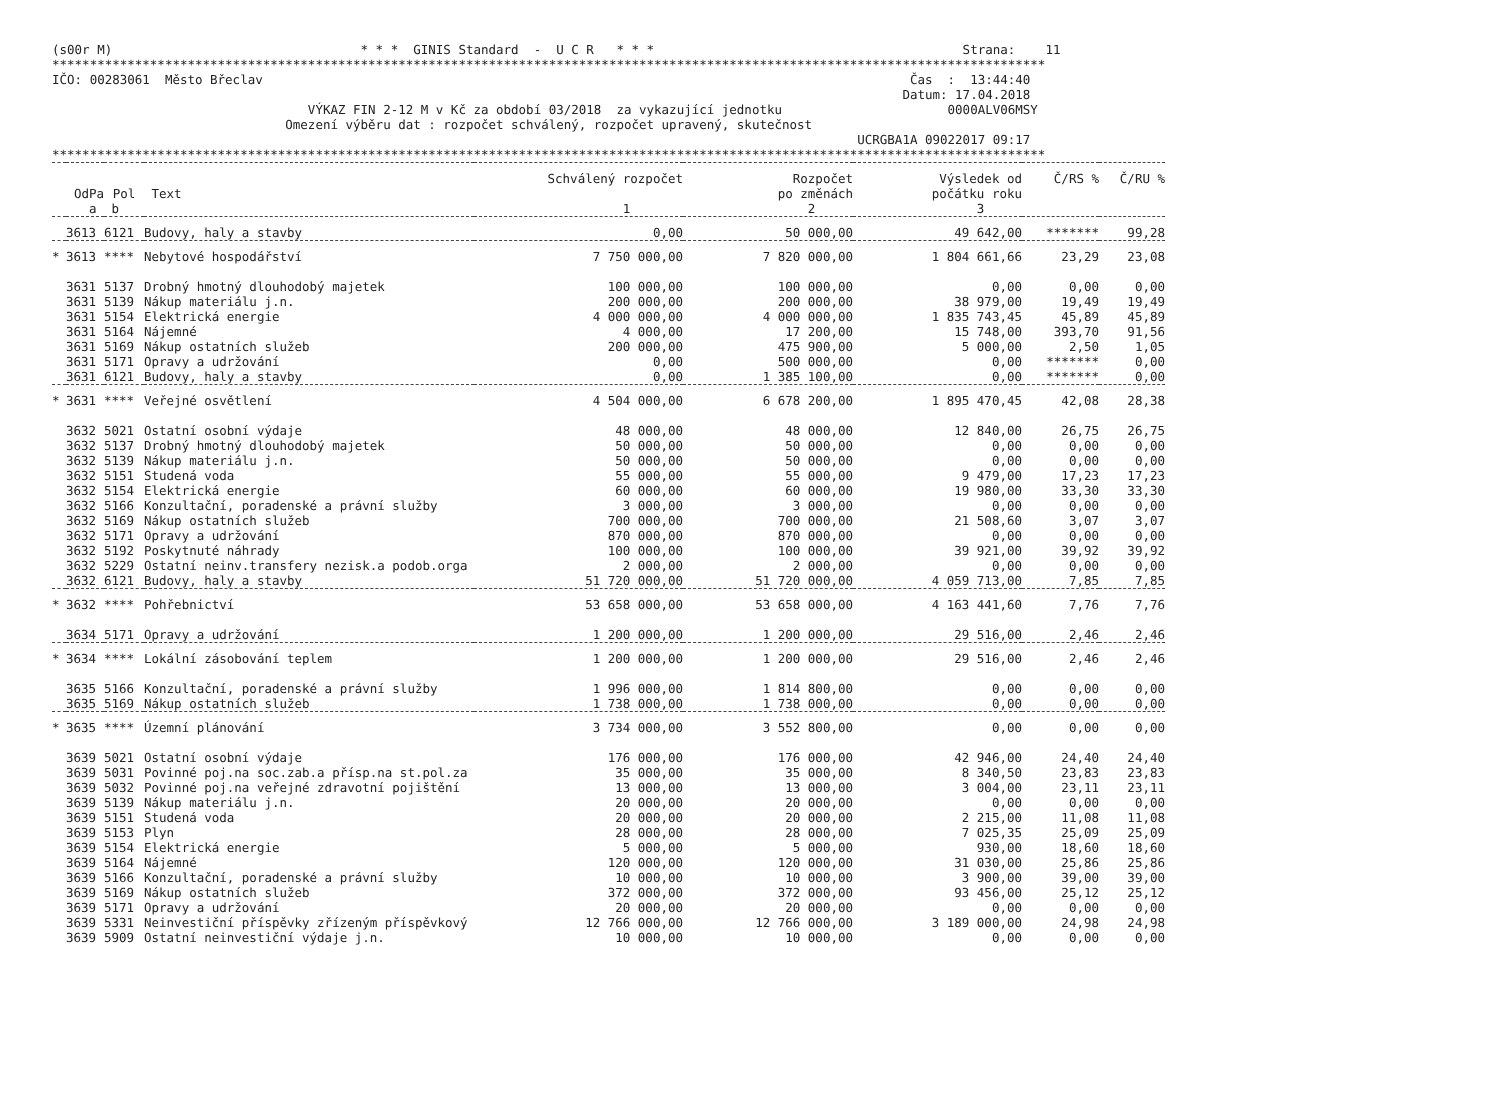(s00r M)                                 * * *  GINIS Standard  -  U C R   * * *                                         Strana:    11
************************************************************************************************************************************
IČO: 00283061  Město Břeclav                                                                                      Čas  :  13:44:40
                                                                                                                 Datum: 17.04.2018
                                  VÝKAZ FIN 2-12 M v Kč za období 03/2018  za vykazující jednotku                      0000ALV06MSY
                               Omezení výběru dat : rozpočet schválený, rozpočet upravený, skutečnost
                                                                                                           UCRGBA1A 09022017 09:17
************************************************************************************************************************************
| | | | | Schválený rozpočet | Rozpočet | Výsledek od | Č/RS % | Č/RU % |
| --- | --- | --- | --- | --- | --- | --- | --- | --- |
| OdPa | | Pol | Text | | po změnách | počátku roku | | |
| a | | b | | 1 | 2 | 3 | | |
| | 3613 | 6121 | Budovy, haly a stavby | 0,00 | 50 000,00 | 49 642,00 | ******* | 99,28 |
| * | 3613 | **** | Nebytové hospodářství | 7 750 000,00 | 7 820 000,00 | 1 804 661,66 | 23,29 | 23,08 |
| | 3631 | 5137 | Drobný hmotný dlouhodobý majetek | 100 000,00 | 100 000,00 | 0,00 | 0,00 | 0,00 |
| | 3631 | 5139 | Nákup materiálu j.n. | 200 000,00 | 200 000,00 | 38 979,00 | 19,49 | 19,49 |
| | 3631 | 5154 | Elektrická energie | 4 000 000,00 | 4 000 000,00 | 1 835 743,45 | 45,89 | 45,89 |
| | 3631 | 5164 | Nájemné | 4 000,00 | 17 200,00 | 15 748,00 | 393,70 | 91,56 |
| | 3631 | 5169 | Nákup ostatních služeb | 200 000,00 | 475 900,00 | 5 000,00 | 2,50 | 1,05 |
| | 3631 | 5171 | Opravy a udržování | 0,00 | 500 000,00 | 0,00 | ******* | 0,00 |
| | 3631 | 6121 | Budovy, haly a stavby | 0,00 | 1 385 100,00 | 0,00 | ******* | 0,00 |
| * | 3631 | **** | Veřejné osvětlení | 4 504 000,00 | 6 678 200,00 | 1 895 470,45 | 42,08 | 28,38 |
| | 3632 | 5021 | Ostatní osobní výdaje | 48 000,00 | 48 000,00 | 12 840,00 | 26,75 | 26,75 |
| | 3632 | 5137 | Drobný hmotný dlouhodobý majetek | 50 000,00 | 50 000,00 | 0,00 | 0,00 | 0,00 |
| | 3632 | 5139 | Nákup materiálu j.n. | 50 000,00 | 50 000,00 | 0,00 | 0,00 | 0,00 |
| | 3632 | 5151 | Studená voda | 55 000,00 | 55 000,00 | 9 479,00 | 17,23 | 17,23 |
| | 3632 | 5154 | Elektrická energie | 60 000,00 | 60 000,00 | 19 980,00 | 33,30 | 33,30 |
| | 3632 | 5166 | Konzultační, poradenské a právní služby | 3 000,00 | 3 000,00 | 0,00 | 0,00 | 0,00 |
| | 3632 | 5169 | Nákup ostatních služeb | 700 000,00 | 700 000,00 | 21 508,60 | 3,07 | 3,07 |
| | 3632 | 5171 | Opravy a udržování | 870 000,00 | 870 000,00 | 0,00 | 0,00 | 0,00 |
| | 3632 | 5192 | Poskytnuté náhrady | 100 000,00 | 100 000,00 | 39 921,00 | 39,92 | 39,92 |
| | 3632 | 5229 | Ostatní neinv.transfery nezisk.a podob.orga | 2 000,00 | 2 000,00 | 0,00 | 0,00 | 0,00 |
| | 3632 | 6121 | Budovy, haly a stavby | 51 720 000,00 | 51 720 000,00 | 4 059 713,00 | 7,85 | 7,85 |
| * | 3632 | **** | Pohřebnictví | 53 658 000,00 | 53 658 000,00 | 4 163 441,60 | 7,76 | 7,76 |
| | 3634 | 5171 | Opravy a udržování | 1 200 000,00 | 1 200 000,00 | 29 516,00 | 2,46 | 2,46 |
| * | 3634 | **** | Lokální zásobování teplem | 1 200 000,00 | 1 200 000,00 | 29 516,00 | 2,46 | 2,46 |
| | 3635 | 5166 | Konzultační, poradenské a právní služby | 1 996 000,00 | 1 814 800,00 | 0,00 | 0,00 | 0,00 |
| | 3635 | 5169 | Nákup ostatních služeb | 1 738 000,00 | 1 738 000,00 | 0,00 | 0,00 | 0,00 |
| * | 3635 | **** | Územní plánování | 3 734 000,00 | 3 552 800,00 | 0,00 | 0,00 | 0,00 |
| | 3639 | 5021 | Ostatní osobní výdaje | 176 000,00 | 176 000,00 | 42 946,00 | 24,40 | 24,40 |
| | 3639 | 5031 | Povinné poj.na soc.zab.a přísp.na st.pol.za | 35 000,00 | 35 000,00 | 8 340,50 | 23,83 | 23,83 |
| | 3639 | 5032 | Povinné poj.na veřejné zdravotní pojištění | 13 000,00 | 13 000,00 | 3 004,00 | 23,11 | 23,11 |
| | 3639 | 5139 | Nákup materiálu j.n. | 20 000,00 | 20 000,00 | 0,00 | 0,00 | 0,00 |
| | 3639 | 5151 | Studená voda | 20 000,00 | 20 000,00 | 2 215,00 | 11,08 | 11,08 |
| | 3639 | 5153 | Plyn | 28 000,00 | 28 000,00 | 7 025,35 | 25,09 | 25,09 |
| | 3639 | 5154 | Elektrická energie | 5 000,00 | 5 000,00 | 930,00 | 18,60 | 18,60 |
| | 3639 | 5164 | Nájemné | 120 000,00 | 120 000,00 | 31 030,00 | 25,86 | 25,86 |
| | 3639 | 5166 | Konzultační, poradenské a právní služby | 10 000,00 | 10 000,00 | 3 900,00 | 39,00 | 39,00 |
| | 3639 | 5169 | Nákup ostatních služeb | 372 000,00 | 372 000,00 | 93 456,00 | 25,12 | 25,12 |
| | 3639 | 5171 | Opravy a udržování | 20 000,00 | 20 000,00 | 0,00 | 0,00 | 0,00 |
| | 3639 | 5331 | Neinvestiční příspěvky zřízeným příspěvkový | 12 766 000,00 | 12 766 000,00 | 3 189 000,00 | 24,98 | 24,98 |
| | 3639 | 5909 | Ostatní neinvestiční výdaje j.n. | 10 000,00 | 10 000,00 | 0,00 | 0,00 | 0,00 |